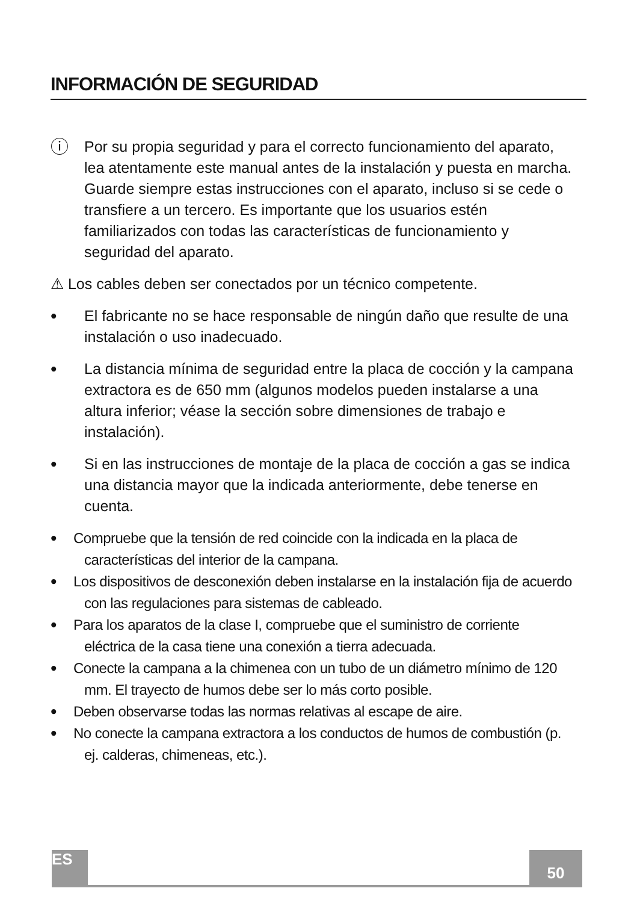INFORMACIÓN DE SEGURIDAD
ⓘ
Por su propia seguridad y para el correcto funcionamiento del aparato, lea atentamente este manual antes de la instalación y puesta en marcha. Guarde siempre estas instrucciones con el aparato, incluso si se cede o transfiere a un tercero. Es importante que los usuarios estén familiarizados con todas las características de funcionamiento y seguridad del aparato.
⚠ Los cables deben ser conectados por un técnico competente.
•
El fabricante no se hace responsable de ningún daño que resulte de una instalación o uso inadecuado.
•
La distancia mínima de seguridad entre la placa de cocción y la campana extractora es de 650 mm (algunos modelos pueden instalarse a una altura inferior; véase la sección sobre dimensiones de trabajo e instalación).
•
Si en las instrucciones de montaje de la placa de cocción a gas se indica una distancia mayor que la indicada anteriormente, debe tenerse en cuenta.
•
Compruebe que la tensión de red coincide con la indicada en la placa de características del interior de la campana.
•
Los dispositivos de desconexión deben instalarse en la instalación fija de acuerdo con las regulaciones para sistemas de cableado.
•
Para los aparatos de la clase I, compruebe que el suministro de corriente eléctrica de la casa tiene una conexión a tierra adecuada.
•
Conecte la campana a la chimenea con un tubo de un diámetro mínimo de 120 mm. El trayecto de humos debe ser lo más corto posible.
•
Deben observarse todas las normas relativas al escape de aire.
•
No conecte la campana extractora a los conductos de humos de combustión (p. ej. calderas, chimeneas, etc.).
ES 50